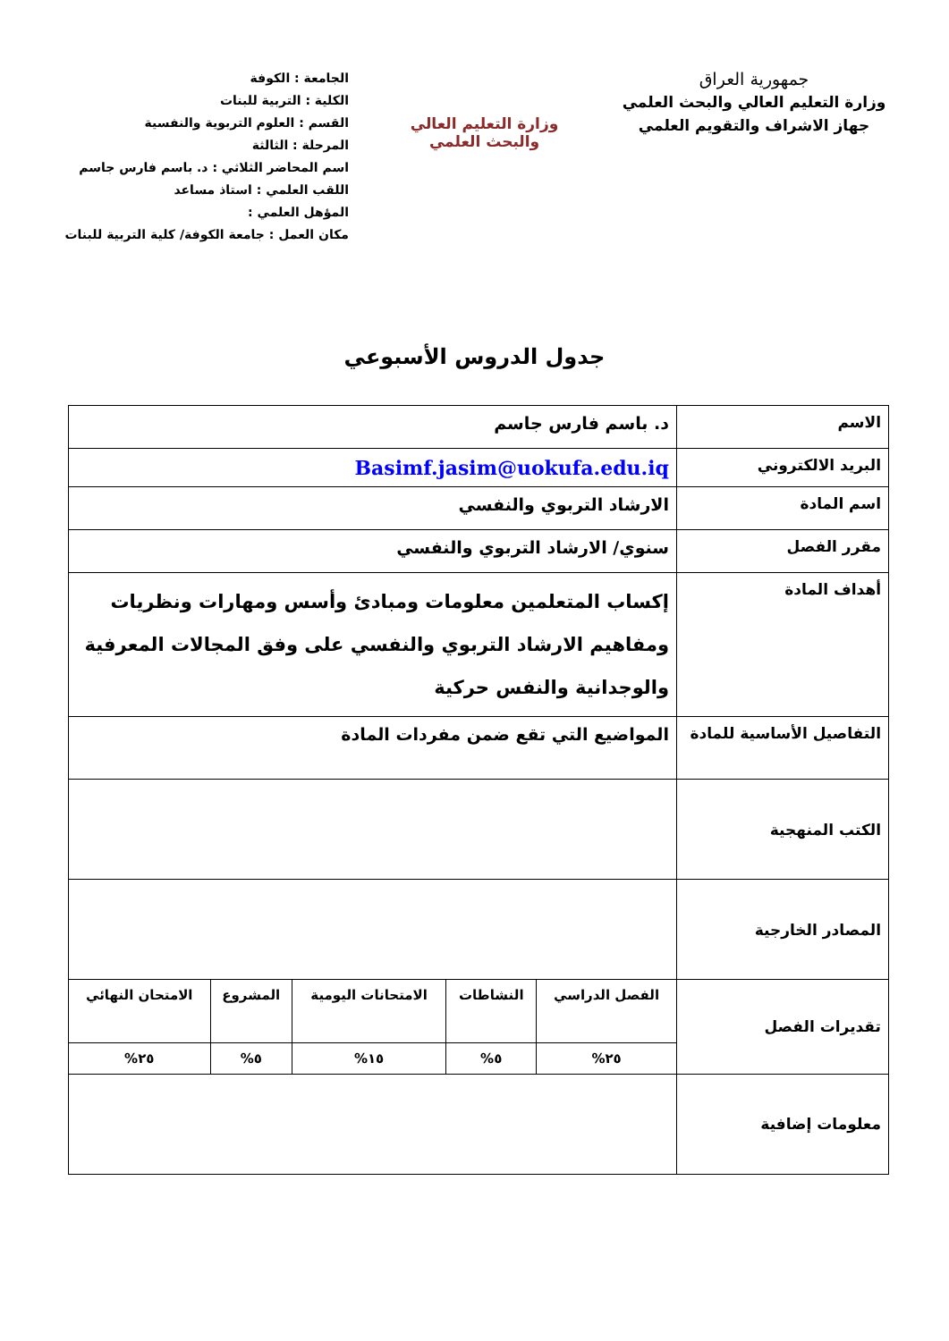جمهورية العراق
وزارة التعليم العالي والبحث العلمي
جهاز الاشراف والتقويم العلمي
وزارة التعليم العالي
والبحث العلمي
الجامعة : الكوفة
الكلية : التربية للبنات
القسم : العلوم التربوية والنفسية
المرحلة : الثالثة
اسم المحاضر الثلاثي : د. باسم فارس جاسم
اللقب العلمي : استاذ مساعد
المؤهل العلمي :
مكان العمل : جامعة الكوفة/ كلية التربية للبنات
جدول الدروس الأسبوعي
| الاسم | د. باسم فارس جاسم |
| البريد الالكتروني | Basimf.jasim@uokufa.edu.iq |
| اسم المادة | الارشاد التربوي والنفسي |
| مقرر الفصل | سنوي/ الارشاد التربوي والنفسي |
| أهداف المادة | إكساب المتعلمين معلومات ومبادئ وأسس ومهارات ونظريات ومفاهيم الارشاد التربوي والنفسي على وفق المجالات المعرفية والوجدانية والنفس حركية |
| التفاصيل الأساسية للمادة | المواضيع التي تقع ضمن مفردات المادة |
| الكتب المنهجية | |
| المصادر الخارجية | |
| تقديرات الفصل | / الفصل الدراسي / النشاطات / الامتحانات اليومية / المشروع / الامتحان النهائي / / ٢٥% / ٥% / ١٥% / ٥% / ٢٥% / |
| معلومات إضافية | |